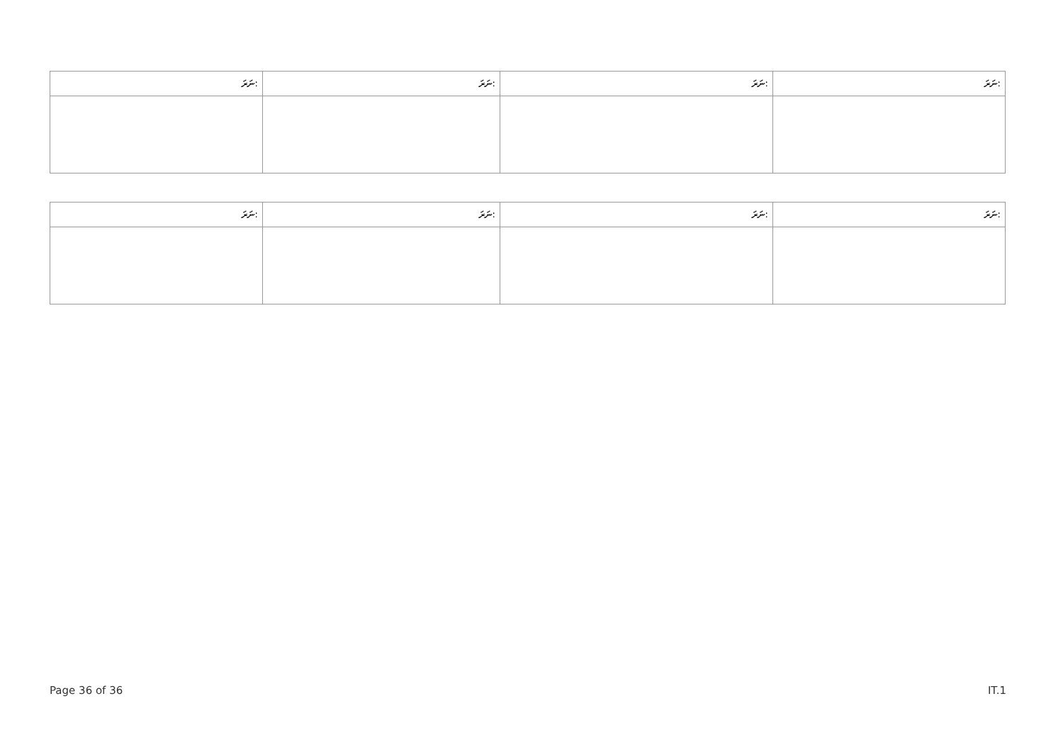| ނަރަ: | ނަރަ: | ނަރަ: | ނަރަ: |
| --- | --- | --- | --- |
| ނަރަ: | ނަރަ: | ނަރަ: | ނަރަ: |
| --- | --- | --- | --- |
Page 36 of 36 IT.1